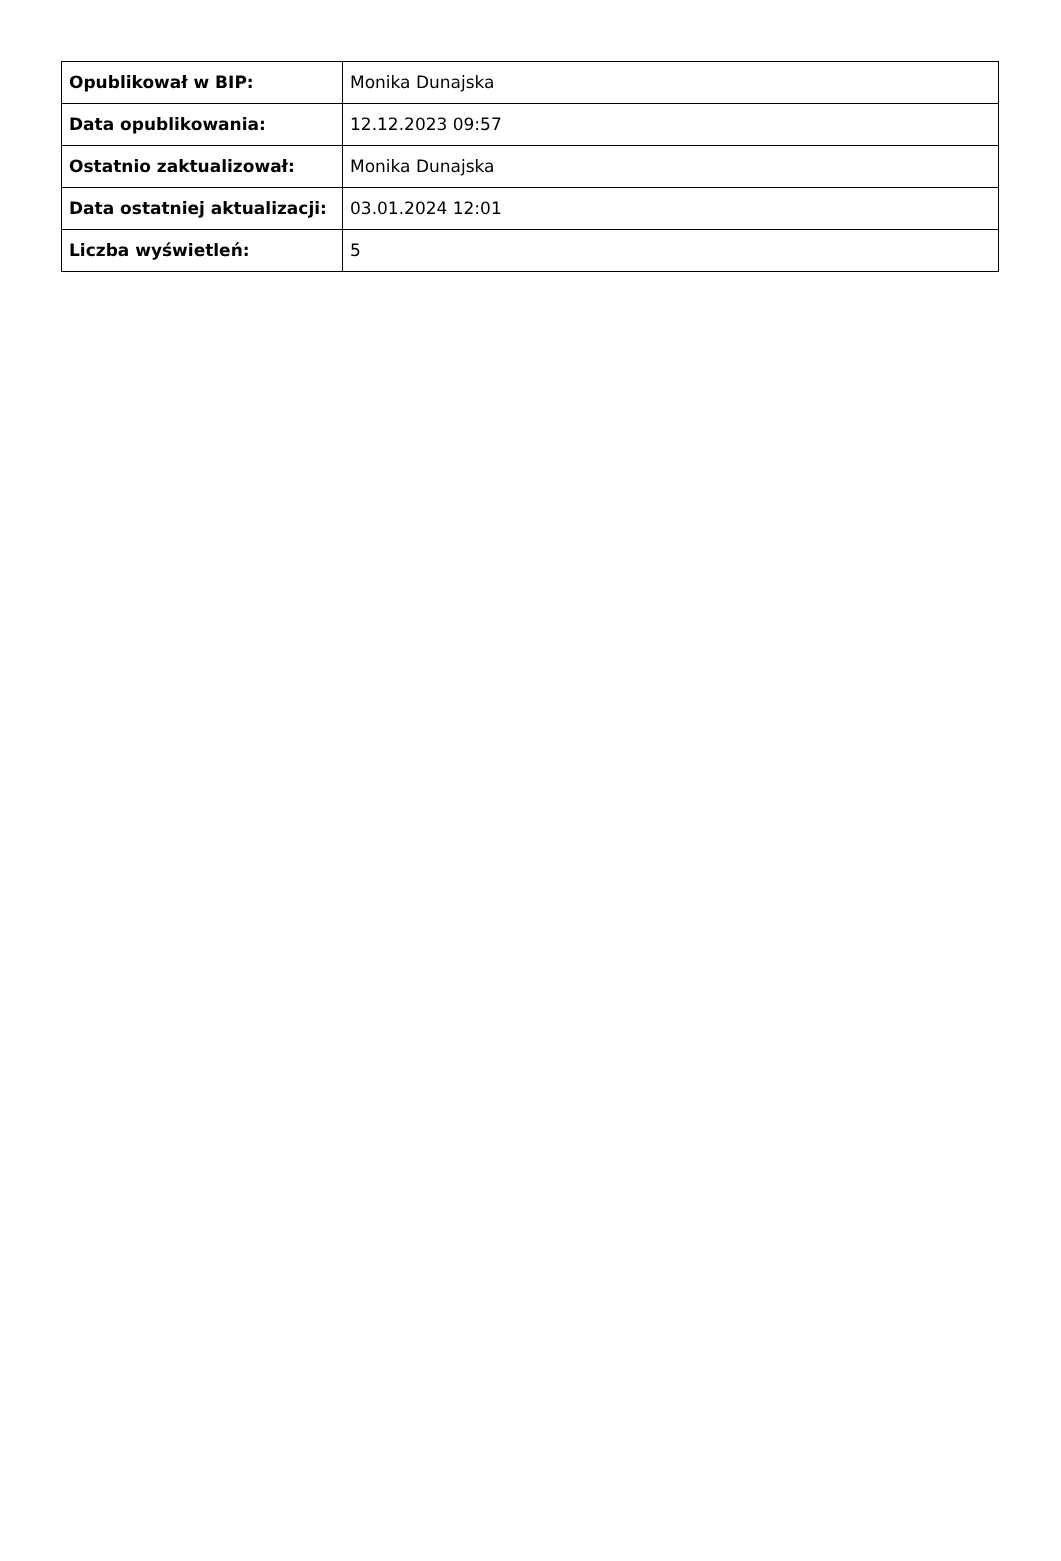| Opublikował w BIP: | Monika Dunajska |
| Data opublikowania: | 12.12.2023 09:57 |
| Ostatnio zaktualizował: | Monika Dunajska |
| Data ostatniej aktualizacji: | 03.01.2024 12:01 |
| Liczba wyświetleń: | 5 |